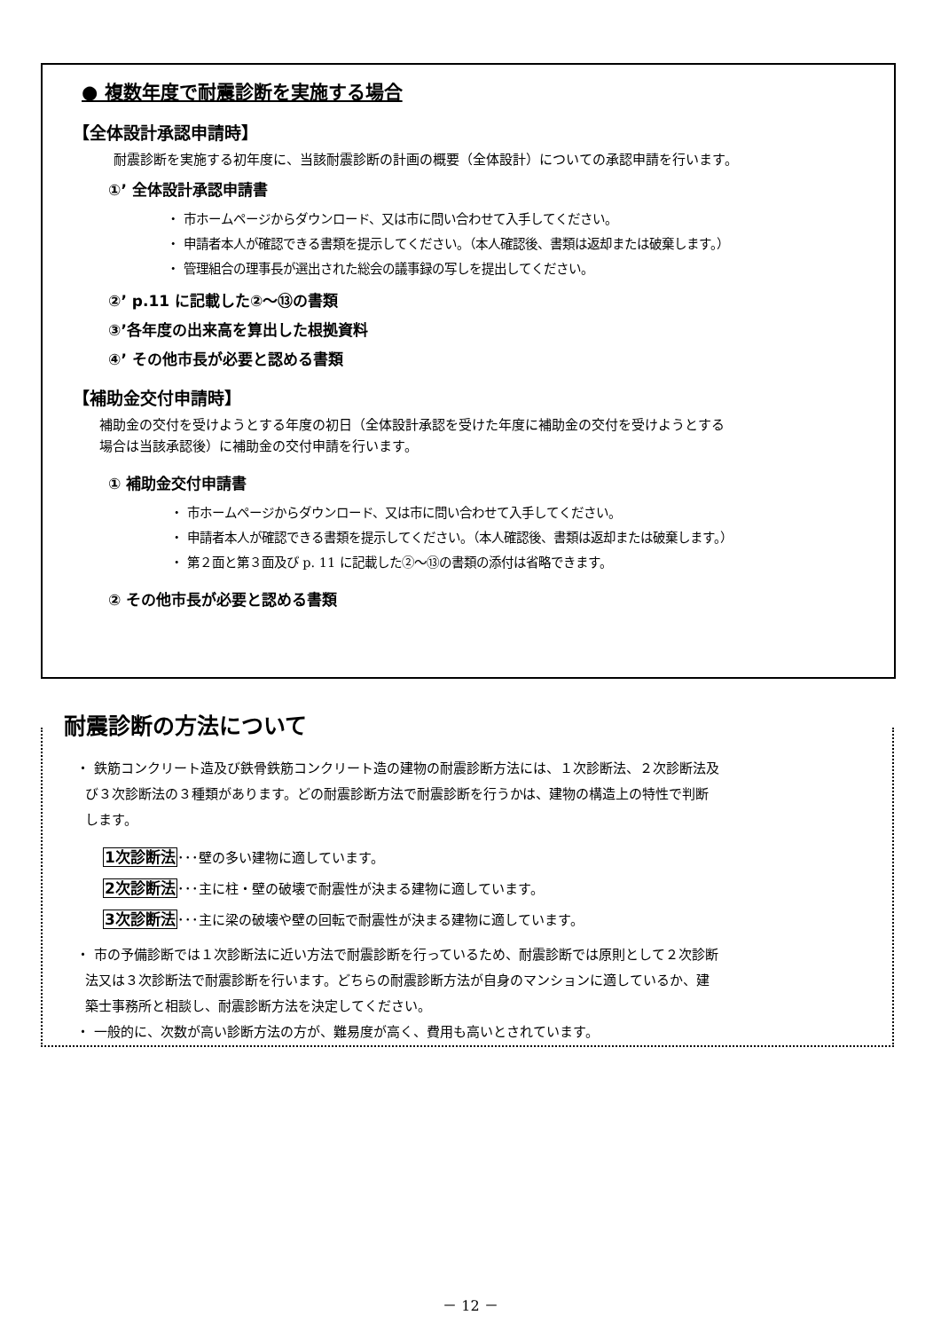● 複数年度で耐震診断を実施する場合
【全体設計承認申請時】
耐震診断を実施する初年度に、当該耐震診断の計画の概要（全体設計）についての承認申請を行います。
①’ 全体設計承認申請書
・ 市ホームページからダウンロード、又は市に問い合わせて入手してください。
・ 申請者本人が確認できる書類を提示してください。（本人確認後、書類は返却または破棄します。）
・ 管理組合の理事長が選出された総会の議事録の写しを提出してください。
②’ p.11 に記載した②～⑬の書類
③’各年度の出来高を算出した根拠資料
④’ その他市長が必要と認める書類
【補助金交付申請時】
補助金の交付を受けようとする年度の初日（全体設計承認を受けた年度に補助金の交付を受けようとする
場合は当該承認後）に補助金の交付申請を行います。
① 補助金交付申請書
・ 市ホームページからダウンロード、又は市に問い合わせて入手してください。
・ 申請者本人が確認できる書類を提示してください。（本人確認後、書類は返却または破棄します。）
・ 第２面と第３面及び p. 11 に記載した②～⑬の書類の添付は省略できます。
② その他市長が必要と認める書類
耐震診断の方法について
・ 鉄筋コンクリート造及び鉄骨鉄筋コンクリート造の建物の耐震診断方法には、１次診断法、２次診断法及
び３次診断法の３種類があります。どの耐震診断方法で耐震診断を行うかは、建物の構造上の特性で判断
します。
1次診断法･･･壁の多い建物に適しています。
2次診断法･･･主に柱・壁の破壊で耐震性が決まる建物に適しています。
3次診断法･･･主に梁の破壊や壁の回転で耐震性が決まる建物に適しています。
・ 市の予備診断では１次診断法に近い方法で耐震診断を行っているため、耐震診断では原則として２次診断
法又は３次診断法で耐震診断を行います。どちらの耐震診断方法が自身のマンションに適しているか、建
築士事務所と相談し、耐震診断方法を決定してください。
・ 一般的に、次数が高い診断方法の方が、難易度が高く、費用も高いとされています。
－ 12 －